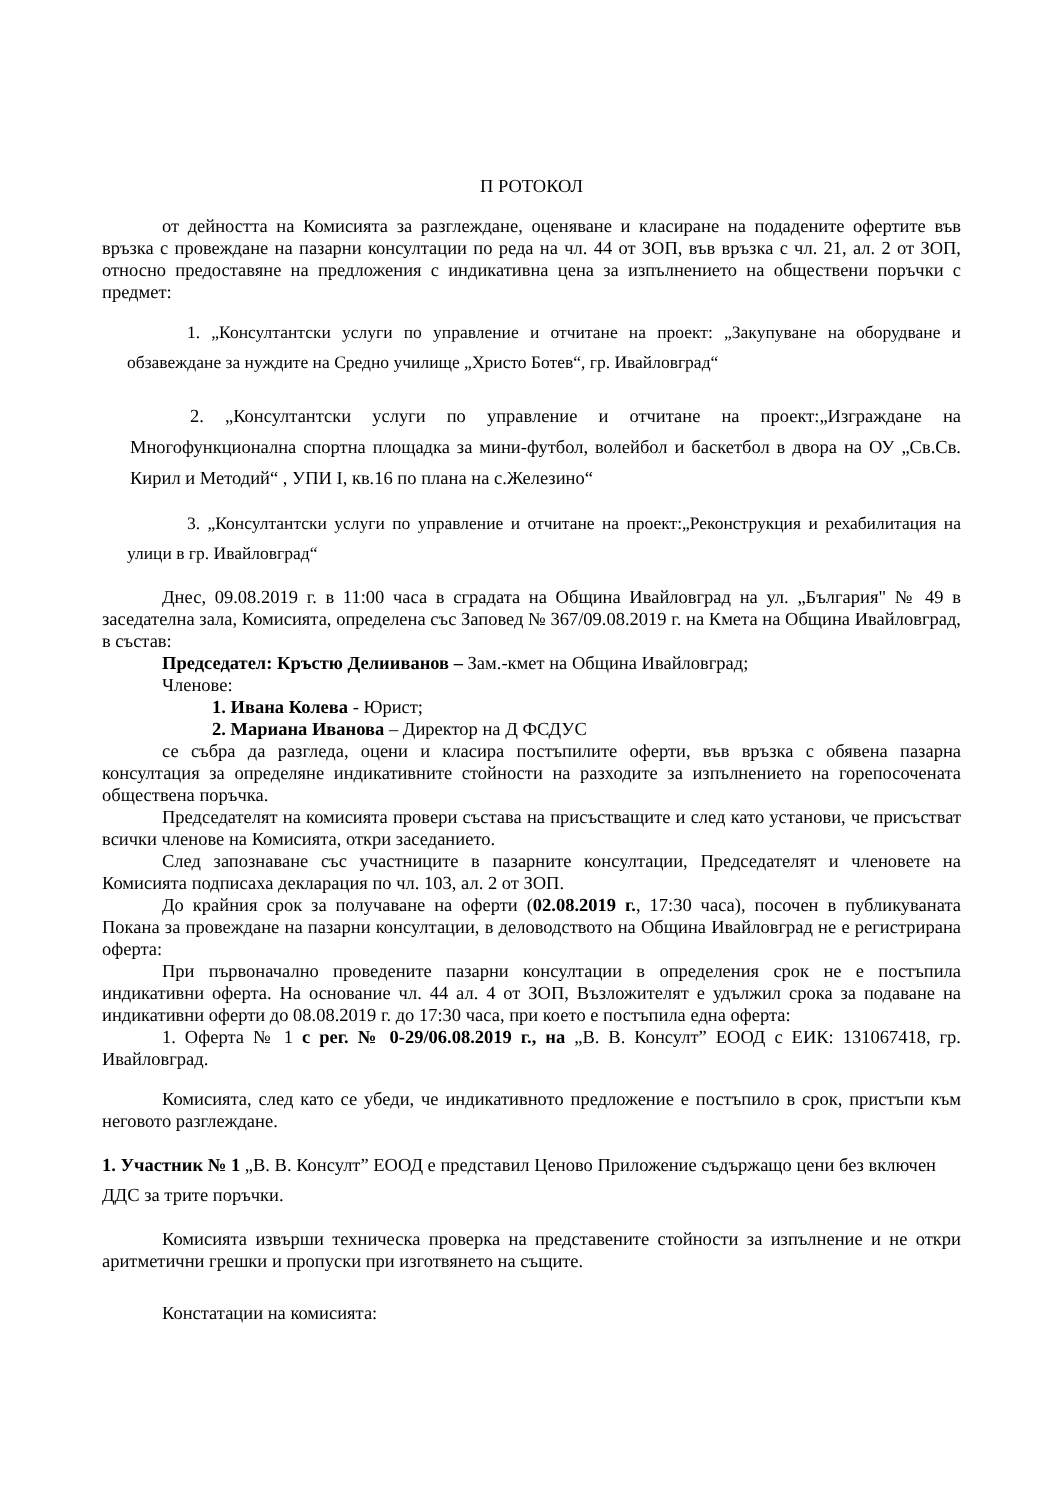П РОТОКОЛ
от дейността на Комисията за разглеждане, оценяване и класиране на подадените офертите във връзка с провеждане на пазарни консултации по реда на чл. 44 от ЗОП, във връзка с чл. 21, ал. 2 от ЗОП, относно предоставяне на предложения с индикативна цена за изпълнението на обществени поръчки с предмет:
1. „Консултантски услуги по управление и отчитане на проект: „Закупуване на оборудване и обзавеждане за нуждите на Средно училище „Христо Ботев“, гр. Ивайловград“
2. „Консултантски услуги по управление и отчитане на проект:„Изграждане на Многофункционална спортна площадка за мини-футбол, волейбол и баскетбол в двора на ОУ „Св.Св. Кирил и Методий“ , УПИ I, кв.16 по плана на с.Железино“
3. „Консултантски услуги по управление и отчитане на проект:„Реконструкция и рехабилитация на улици в гр. Ивайловград“
Днес, 09.08.2019 г. в 11:00 часа в сградата на Община Ивайловград на ул. „България" № 49 в заседателна зала, Комисията, определена със Заповед № 367/09.08.2019 г. на Кмета на Община Ивайловград, в състав:
Председател: Кръстю Делииванов – Зам.-кмет на Община Ивайловград;
Членове:
1. Ивана Колева - Юрист;
2. Мариана Иванова – Директор на Д ФСДУС
се събра да разгледа, оцени и класира постъпилите оферти, във връзка с обявена пазарна консултация за определяне индикативните стойности на разходите за изпълнението на горепосочената обществена поръчка.
Председателят на комисията провери състава на присъстващите и след като установи, че присъстват всички членове на Комисията, откри заседанието.
След запознаване със участниците в пазарните консултации, Председателят и членовете на Комисията подписаха декларация по чл. 103, ал. 2 от ЗОП.
До крайния срок за получаване на оферти (02.08.2019 г., 17:30 часа), посочен в публикуваната Покана за провеждане на пазарни консултации, в деловодството на Община Ивайловград не е регистрирана оферта:
При първоначално проведените пазарни консултации в определения срок не е постъпила индикативни оферта. На основание чл. 44 ал. 4 от ЗОП, Възложителят е удължил срока за подаване на индикативни оферти до 08.08.2019 г. до 17:30 часа, при което е постъпила една оферта:
1. Оферта № 1 с рег. № 0-29/06.08.2019 г., на „В. В. Консулт” ЕООД с ЕИК: 131067418, гр. Ивайловград.
Комисията, след като се убеди, че индикативното предложение е постъпило в срок, пристъпи към неговото разглеждане.
1. Участник № 1 „В. В. Консулт” ЕООД е представил Ценово Приложение съдържащо цени без включен ДДС за трите поръчки.
Комисията извърши техническа проверка на представените стойности за изпълнение и не откри аритметични грешки и пропуски при изготвянето на същите.
Констатации на комисията: